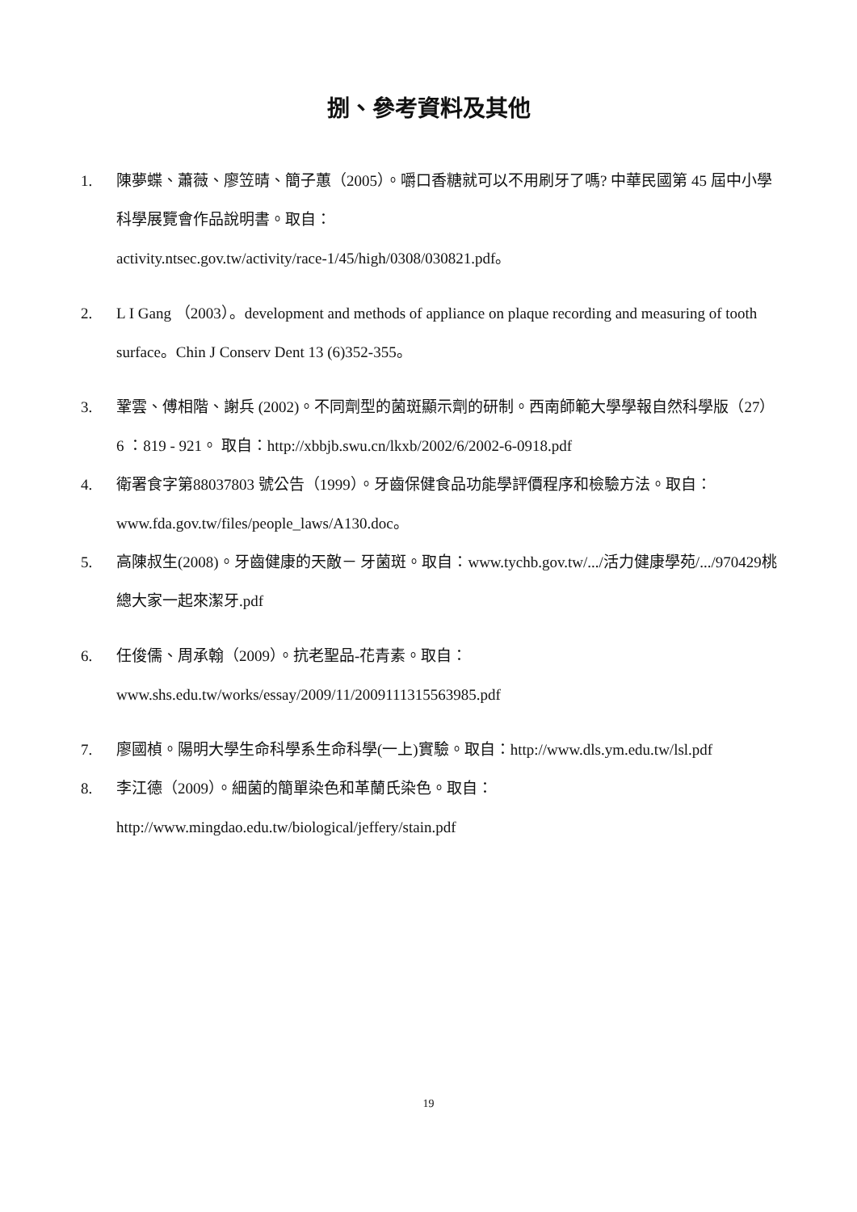捌、參考資料及其他
1. 陳夢蝶、蕭薇、廖笠晴、簡子蕙（2005）。嚼口香糖就可以不用刷牙了嗎? 中華民國第 45 屆中小學科學展覽會作品說明書。取自：
activity.ntsec.gov.tw/activity/race-1/45/high/0308/030821.pdf。
2. L I Gang （2003）。development and methods of appliance on plaque recording and measuring of tooth surface。Chin J Conserv Dent 13 (6)352-355。
3. 鞏雲、傅相階、謝兵 (2002)。不同劑型的菌斑顯示劑的研制。西南師範大學學報自然科學版（27）6 ：819 - 921。 取自：http://xbbjb.swu.cn/lkxb/2002/6/2002-6-0918.pdf
4. 衛署食字第88037803 號公告（1999）。牙齒保健食品功能學評價程序和檢驗方法。取自：www.fda.gov.tw/files/people_laws/A130.doc。
5. 高陳叔生(2008)。牙齒健康的天敵－ 牙菌斑。取自：www.tychb.gov.tw/.../活力健康學苑/.../970429桃總大家一起來潔牙.pdf
6. 任俊儒、周承翰（2009）。抗老聖品-花青素。取自：
www.shs.edu.tw/works/essay/2009/11/2009111315563985.pdf
7. 廖國楨。陽明大學生命科學系生命科學(一上)實驗。取自：http://www.dls.ym.edu.tw/lsl.pdf
8. 李江德（2009）。細菌的簡單染色和革蘭氏染色。取自：
http://www.mingdao.edu.tw/biological/jeffery/stain.pdf
19